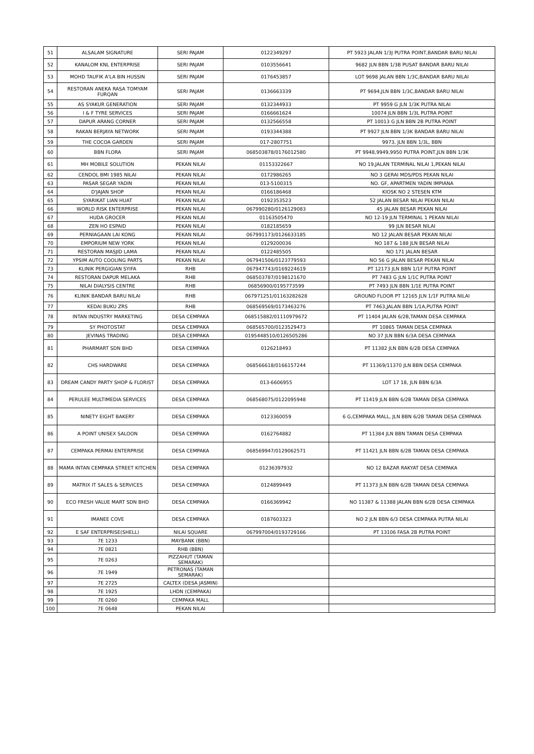| 51 | ALSALAM SIGNATURE | SERI PAJAM | 0122349297 | PT 5923 JALAN 1/3J PUTRA POINT,BANDAR BARU NILAI |
| 52 | KANALOM KNL ENTERPRISE | SERI PAJAM | 0103556641 | 9682 JLN BBN 1/3B PUSAT BANDAR BARU NILAI |
| 53 | MOHD TAUFIK A'LA BIN HUSSIN | SERI PAJAM | 0176453857 | LOT 9698 JALAN BBN 1/3C,BANDAR BARU NILAI |
| 54 | RESTORAN ANEKA RASA TOMYAM FURQAN | SERI PAJAM | 0136663339 | PT 9694,JLN BBN 1/3C,BANDAR BARU NILAI |
| 55 | AS SYAKUR GENERATION | SERI PAJAM | 0132344933 | PT 9959 G JLN 1/3K PUTRA NILAI |
| 56 | I & F TYRE SERVICES | SERI PAJAM | 0166661624 | 10074 JLN BBN 1/3L PUTRA POINT |
| 57 | DAPUR ARANG CORNER | SERI PAJAM | 0132566558 | PT 10013 G JLN BBN 2B PUTRA POINT |
| 58 | RAKAN BERJAYA NETWORK | SERI PAJAM | 0193344388 | PT 9927 JLN BBN 1/3K BANDAR BARU NILAI |
| 59 | THE COCOA GARDEN | SERI PAJAM | 017-2807751 | 9973, JLN BBN 1/3L, BBN |
| 60 | BBN FLORA | SERI PAJAM | 068503878/0176012580 | PT 9948,9949,9950 PUTRA POINT,JLN BBN 1/3K |
| 61 | MH MOBILE SOLUTION | PEKAN NILAI | 01153322667 | NO 19,JALAN TERMINAL NILAI 1,PEKAN NILAI |
| 62 | CENDOL BMI 1985 NILAI | PEKAN NILAI | 0172986265 | NO 3 GERAI MDS/PDS PEKAN NILAI |
| 63 | PASAR SEGAR YADIN | PEKAN NILAI | 013-5100315 | NO. GF, APARTMEN YADIN IMPIANA |
| 64 | D'JAJAN SHOP | PEKAN NILAI | 0166186468 | KIOSK NO 2 STESEN KTM |
| 65 | SYARIKAT LIAN HUAT | PEKAN NILAI | 0192353523 | 52 JALAN BESAR NILAI PEKAN NILAI |
| 66 | WORLD RISK ENTERPRISE | PEKAN NILAI | 067990280/0126129083 | 45 JALAN BESAR PEKAN NILAI |
| 67 | HUDA GROCER | PEKAN NILAI | 01163505470 | NO 12-19 JLN TERMINAL 1 PEKAN NILAI |
| 68 | ZEN HO ESPAID | PEKAN NILAI | 0182185659 | 99 JLN BESAR NILAI |
| 69 | PERNIAGAAN LAI KONG | PEKAN NILAI | 067991173/0126633185 | NO 12 JALAN BESAR PEKAN NILAI |
| 70 | EMPORIUM NEW YORK | PEKAN NILAI | 0129200036 | NO 187 & 188 JLN BESAR NILAI |
| 71 | RESTORAN MASJID LAMA | PEKAN NILAI | 0122485505 | NO 171 JALAN BESAR |
| 72 | YPSIM AUTO COOLING PARTS | PEKAN NILAI | 067941506/0123779593 | NO 56 G JALAN BESAR PEKAN NILAI |
| 73 | KLINIK PERGIGIAN SYIFA | RHB | 067947743/0169224619 | PT 12173 JLN BBN 1/1F PUTRA POINT |
| 74 | RESTORAN DAPUR MELAKA | RHB | 068503787/0198121670 | PT 7483 G JLN 1/1C PUTRA POINT |
| 75 | NILAI DIALYSIS CENTRE | RHB | 06856900/0195773599 | PT 7493 JLN BBN 1/1E PUTRA POINT |
| 76 | KLINIK BANDAR BARU NILAI | RHB | 067971251/01163282628 | GROUND FLOOR PT 12165 JLN 1/1F PUTRA NILAI |
| 77 | KEDAI BUKU ZRS | RHB | 068569569/0173463276 | PT 7463,JALAN BBN 1/1A,PUTRA POINT |
| 78 | INTAN INDUSTRY MARKETING | DESA CEMPAKA | 068515882/01110979672 | PT 11404 JALAN 6/2B,TAMAN DESA CEMPAKA |
| 79 | SY PHOTOSTAT | DESA CEMPAKA | 068565700/0123529473 | PT 10865 TAMAN DESA CEMPAKA |
| 80 | JEVINAS TRADING | DESA CEMPAKA | 0195448510/0126505286 | NO 37 JLN BBN 6/3A DESA CEMPAKA |
| 81 | PHARMART SDN BHD | DESA CEMPAKA | 0126218493 | PT 11382 JLN BBN 6/2B DESA CEMPAKA |
| 82 | CHS HARDWARE | DESA CEMPAKA | 068566618/0166157244 | PT 11369/11370 JLN BBN DESA CEMPAKA |
| 83 | DREAM CANDY PARTY SHOP & FLORIST | DESA CEMPAKA | 013-6606955 | LOT 17 18, JLN BBN 6/3A |
| 84 | PERULEE MULTIMEDIA SERVICES | DESA CEMPAKA | 068568075/0122095948 | PT 11419 JLN BBN 6/2B TAMAN DESA CEMPAKA |
| 85 | NINETY EIGHT BAKERY | DESA CEMPAKA | 0123360059 | 6 G,CEMPAKA MALL, JLN BBN 6/2B TAMAN DESA CEMPAKA |
| 86 | A POINT UNISEX SALOON | DESA CEMPAKA | 0162764882 | PT 11384 JLN BBN TAMAN DESA CEMPAKA |
| 87 | CEMPAKA PERMAI ENTERPRISE | DESA CEMPAKA | 068569947/0129062571 | PT 11421 JLN BBN 6/2B TAMAN DESA CEMPAKA |
| 88 | MAMA INTAN CEMPAKA STREET KITCHEN | DESA CEMPAKA | 01236397932 | NO 12 BAZAR RAKYAT DESA CEMPAKA |
| 89 | MATRIX IT SALES & SERVICES | DESA CEMPAKA | 0124899449 | PT 11373 JLN BBN 6/2B TAMAN DESA CEMPAKA |
| 90 | ECO FRESH VALUE MART SDN BHD | DESA CEMPAKA | 0166369942 | NO 11387 & 11388 JALAN BBN 6/2B DESA CEMPAKA |
| 91 | IMANEE COVE | DESA CEMPAKA | 0187603323 | NO 2 JLN BBN 6/3 DESA CEMPAKA PUTRA NILAI |
| 92 | E SAF ENTERPRISE(SHELL) | NILAI SQUARE | 067997004/0193729166 | PT 13106 FASA 2B PUTRA POINT |
| 93 | 7E 1233 | MAYBANK (BBN) | | |
| 94 | 7E 0821 | RHB (BBN) | | |
| 95 | 7E 0263 | PIZZAHUT (TAMAN SEMARAK) | | |
| 96 | 7E 1949 | PETRONAS (TAMAN SEMARAK) | | |
| 97 | 7E 2725 | CALTEX (DESA JASMIN) | | |
| 98 | 7E 1925 | LHDN (CEMPAKA) | | |
| 99 | 7E 0260 | CEMPAKA MALL | | |
| 100 | 7E 0648 | PEKAN NILAI | | |